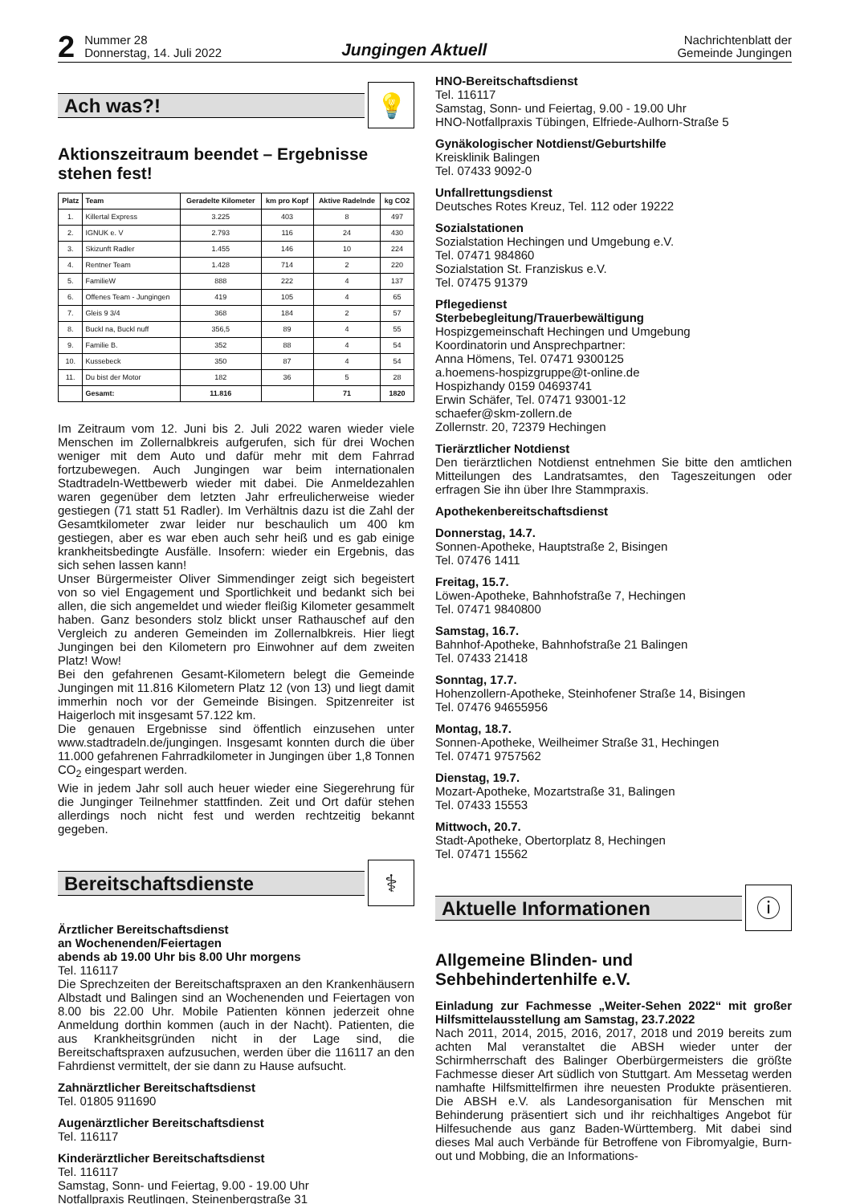2
Nummer 28
Donnerstag, 14. Juli 2022
Jungingen Aktuell
Nachrichtenblatt der
Gemeinde Jungingen
Ach was?!
💡
Aktionszeitraum beendet – Ergebnisse stehen fest!
| Platz | Team | Geradelte Kilometer | km pro Kopf | Aktive Radelnde | kg CO2 |
| --- | --- | --- | --- | --- | --- |
| 1. | Killertal Express | 3.225 | 403 | 8 | 497 |
| 2. | IGNUK e. V | 2.793 | 116 | 24 | 430 |
| 3. | Skizunft Radler | 1.455 | 146 | 10 | 224 |
| 4. | Rentner Team | 1.428 | 714 | 2 | 220 |
| 5. | FamilieW | 888 | 222 | 4 | 137 |
| 6. | Offenes Team - Jungingen | 419 | 105 | 4 | 65 |
| 7. | Gleis 9 3/4 | 368 | 184 | 2 | 57 |
| 8. | Buckl na, Buckl nuff | 356,5 | 89 | 4 | 55 |
| 9. | Familie B. | 352 | 88 | 4 | 54 |
| 10. | Kussebeck | 350 | 87 | 4 | 54 |
| 11. | Du bist der Motor | 182 | 36 | 5 | 28 |
| | Gesamt: | 11.816 | | 71 | 1820 |
Im Zeitraum vom 12. Juni bis 2. Juli 2022 waren wieder viele Menschen im Zollernalbkreis aufgerufen, sich für drei Wochen weniger mit dem Auto und dafür mehr mit dem Fahrrad fortzubewegen. Auch Jungingen war beim internationalen Stadtradeln-Wettbewerb wieder mit dabei. Die Anmeldezahlen waren gegenüber dem letzten Jahr erfreulicherweise wieder gestiegen (71 statt 51 Radler). Im Verhältnis dazu ist die Zahl der Gesamtkilometer zwar leider nur beschaulich um 400 km gestiegen, aber es war eben auch sehr heiß und es gab einige krankheitsbedingte Ausfälle. Insofern: wieder ein Ergebnis, das sich sehen lassen kann!
Unser Bürgermeister Oliver Simmendinger zeigt sich begeistert von so viel Engagement und Sportlichkeit und bedankt sich bei allen, die sich angemeldet und wieder fleißig Kilometer gesammelt haben. Ganz besonders stolz blickt unser Rathauschef auf den Vergleich zu anderen Gemeinden im Zollernalbkreis. Hier liegt Jungingen bei den Kilometern pro Einwohner auf dem zweiten Platz! Wow!
Bei den gefahrenen Gesamt-Kilometern belegt die Gemeinde Jungingen mit 11.816 Kilometern Platz 12 (von 13) und liegt damit immerhin noch vor der Gemeinde Bisingen. Spitzenreiter ist Haigerloch mit insgesamt 57.122 km.
Die genauen Ergebnisse sind öffentlich einzusehen unter www.stadtradeln.de/jungingen. Insgesamt konnten durch die über 11.000 gefahrenen Fahrradkilometer in Jungingen über 1,8 Tonnen CO<sub>2</sub> eingespart werden.
Wie in jedem Jahr soll auch heuer wieder eine Siegerehrung für die Junginger Teilnehmer stattfinden. Zeit und Ort dafür stehen allerdings noch nicht fest und werden rechtzeitig bekannt gegeben.
Bereitschaftsdienste
⚕
Ärztlicher Bereitschaftsdienst
an Wochenenden/Feiertagen
abends ab 19.00 Uhr bis 8.00 Uhr morgens
Tel. 116117
Die Sprechzeiten der Bereitschaftspraxen an den Krankenhäusern Albstadt und Balingen sind an Wochenenden und Feiertagen von 8.00 bis 22.00 Uhr. Mobile Patienten können jederzeit ohne Anmeldung dorthin kommen (auch in der Nacht). Patienten, die aus Krankheitsgründen nicht in der Lage sind, die Bereitschaftspraxen aufzusuchen, werden über die 116117 an den Fahrdienst vermittelt, der sie dann zu Hause aufsucht.
Zahnärztlicher Bereitschaftsdienst
Tel. 01805 911690
Augenärztlicher Bereitschaftsdienst
Tel. 116117
Kinderärztlicher Bereitschaftsdienst
Tel. 116117
Samstag, Sonn- und Feiertag, 9.00 - 19.00 Uhr
Notfallpraxis Reutlingen, Steinenbergstraße 31
HNO-Bereitschaftsdienst
Tel. 116117
Samstag, Sonn- und Feiertag, 9.00 - 19.00 Uhr
HNO-Notfallpraxis Tübingen, Elfriede-Aulhorn-Straße 5
Gynäkologischer Notdienst/Geburtshilfe
Kreisklinik Balingen
Tel. 07433 9092-0
Unfallrettungsdienst
Deutsches Rotes Kreuz, Tel. 112 oder 19222
Sozialstationen
Sozialstation Hechingen und Umgebung e.V.
Tel. 07471 984860
Sozialstation St. Franziskus e.V.
Tel. 07475 91379
Pflegedienst
Sterbebegleitung/Trauerbewältigung
Hospizgemeinschaft Hechingen und Umgebung
Koordinatorin und Ansprechpartner:
Anna Hömens, Tel. 07471 9300125
a.hoemens-hospizgruppe@t-online.de
Hospizhandy 0159 04693741
Erwin Schäfer, Tel. 07471 93001-12
schaefer@skm-zollern.de
Zollernstr. 20, 72379 Hechingen
Tierärztlicher Notdienst
Den tierärztlichen Notdienst entnehmen Sie bitte den amtlichen Mitteilungen des Landratsamtes, den Tageszeitungen oder erfragen Sie ihn über Ihre Stammpraxis.
Apothekenbereitschaftsdienst
Donnerstag, 14.7.
Sonnen-Apotheke, Hauptstraße 2, Bisingen
Tel. 07476 1411
Freitag, 15.7.
Löwen-Apotheke, Bahnhofstraße 7, Hechingen
Tel. 07471 9840800
Samstag, 16.7.
Bahnhof-Apotheke, Bahnhofstraße 21 Balingen
Tel. 07433 21418
Sonntag, 17.7.
Hohenzollern-Apotheke, Steinhofener Straße 14, Bisingen
Tel. 07476 94655956
Montag, 18.7.
Sonnen-Apotheke, Weilheimer Straße 31, Hechingen
Tel. 07471 9757562
Dienstag, 19.7.
Mozart-Apotheke, Mozartstraße 31, Balingen
Tel. 07433 15553
Mittwoch, 20.7.
Stadt-Apotheke, Obertorplatz 8, Hechingen
Tel. 07471 15562
Aktuelle Informationen
ⓘ
Allgemeine Blinden- und Sehbehindertenhilfe e.V.
Einladung zur Fachmesse „Weiter-Sehen 2022“ mit großer Hilfsmittelausstellung am Samstag, 23.7.2022
Nach 2011, 2014, 2015, 2016, 2017, 2018 und 2019 bereits zum achten Mal veranstaltet die ABSH wieder unter der Schirmherrschaft des Balinger Oberbürgermeisters die größte Fachmesse dieser Art südlich von Stuttgart. Am Messetag werden namhafte Hilfsmittelfirmen ihre neuesten Produkte präsentieren. Die ABSH e.V. als Landesorganisation für Menschen mit Behinderung präsentiert sich und ihr reichhaltiges Angebot für Hilfesuchende aus ganz Baden-Württemberg. Mit dabei sind dieses Mal auch Verbände für Betroffene von Fibromyalgie, Burn-out und Mobbing, die an Informations-